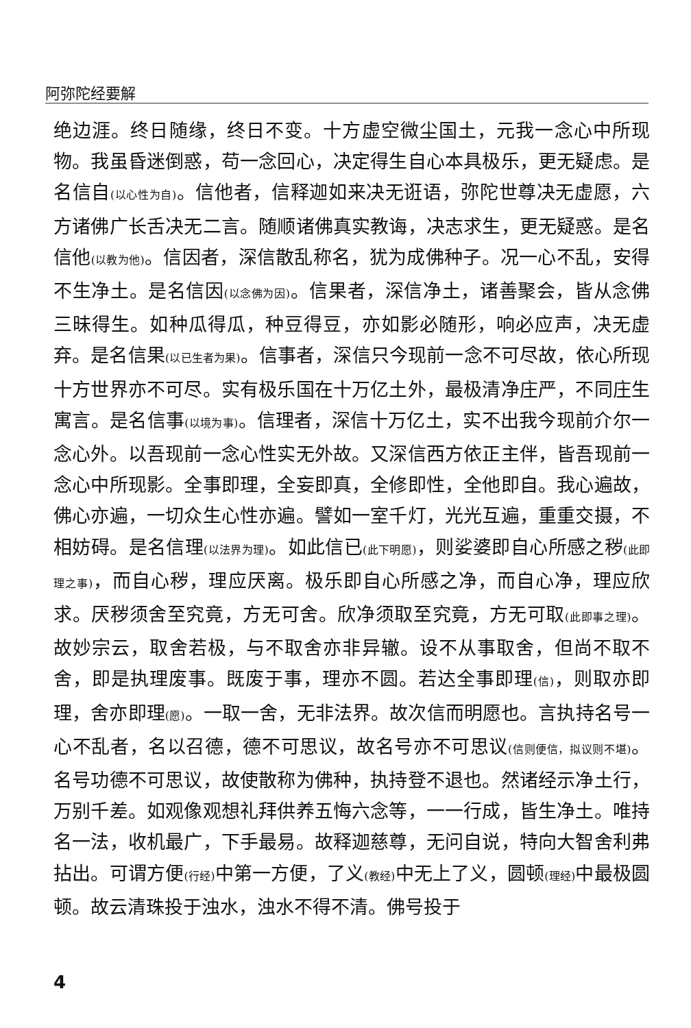阿弥陀经要解
绝边涯。终日随缘，终日不变。十方虚空微尘国土，元我一念心中所现物。我虽昏迷倒惑，苟一念回心，决定得生自心本具极乐，更无疑虑。是名信自(以心性为自)。信他者，信释迦如来决无诳语，弥陀世尊决无虚愿，六方诸佛广长舌决无二言。随顺诸佛真实教诲，决志求生，更无疑惑。是名信他(以教为他)。信因者，深信散乱称名，犹为成佛种子。况一心不乱，安得不生净土。是名信因(以念佛为因)。信果者，深信净土，诸善聚会，皆从念佛三昧得生。如种瓜得瓜，种豆得豆，亦如影必随形，响必应声，决无虚弃。是名信果(以已生者为果)。信事者，深信只今现前一念不可尽故，依心所现十方世界亦不可尽。实有极乐国在十万亿土外，最极清净庄严，不同庄生寓言。是名信事(以境为事)。信理者，深信十万亿土，实不出我今现前介尔一念心外。以吾现前一念心性实无外故。又深信西方依正主伴，皆吾现前一念心中所现影。全事即理，全妄即真，全修即性，全他即自。我心遍故，佛心亦遍，一切众生心性亦遍。譬如一室千灯，光光互遍，重重交摄，不相妨碍。是名信理(以法界为理)。如此信已(此下明愿)，则娑婆即自心所感之秽(此即理之事)，而自心秽，理应厌离。极乐即自心所感之净，而自心净，理应欣求。厌秽须舍至究竟，方无可舍。欣净须取至究竟，方无可取(此即事之理)。故妙宗云，取舍若极，与不取舍亦非异辙。设不从事取舍，但尚不取不舍，即是执理废事。既废于事，理亦不圆。若达全事即理(信)，则取亦即理，舍亦即理(愿)。一取一舍，无非法界。故次信而明愿也。言执持名号一心不乱者，名以召德，德不可思议，故名号亦不可思议(信则便信，拟议则不堪)。名号功德不可思议，故使散称为佛种，执持登不退也。然诸经示净土行，万别千差。如观像观想礼拜供养五悔六念等，一一行成，皆生净土。唯持名一法，收机最广，下手最易。故释迦慈尊，无问自说，特向大智舍利弗拈出。可谓方便(行经) 中第一方便，了义(教经) 中无上了义，圆顿(理经) 中最极圆顿。故云清珠投于浊水，浊水不得不清。佛号投于
4